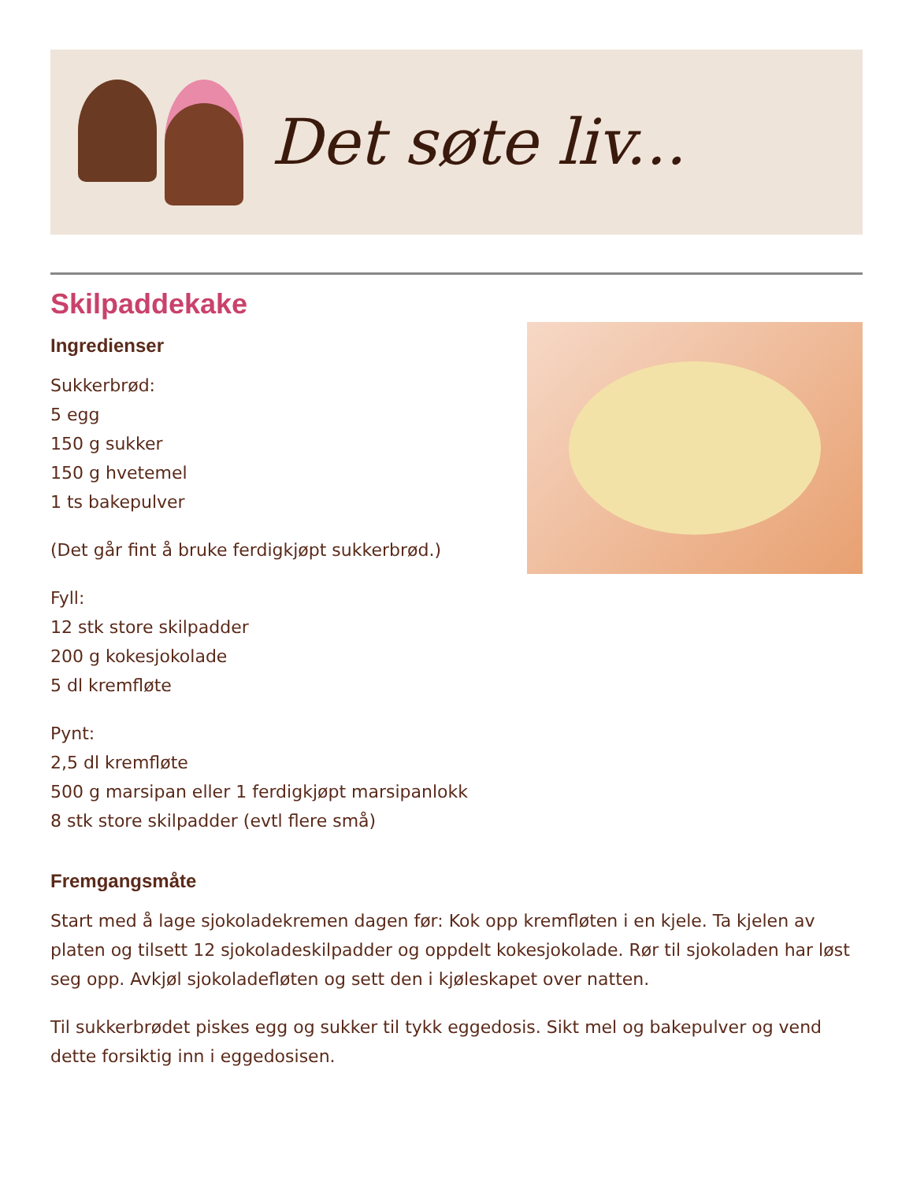Det søte liv...
Skilpaddekake
Ingredienser
Sukkerbrød:
5 egg
150 g sukker
150 g hvetemel
1 ts bakepulver
(Det går fint å bruke ferdigkjøpt sukkerbrød.)
Fyll:
12 stk store skilpadder
200 g kokesjokolade
5 dl kremfløte
Pynt:
2,5 dl kremfløte
500 g marsipan eller 1 ferdigkjøpt marsipanlokk
8 stk store skilpadder (evtl flere små)
Fremgangsmåte
Start med å lage sjokoladekremen dagen før: Kok opp kremfløten i en kjele. Ta kjelen av platen og tilsett 12 sjokoladeskilpadder og oppdelt kokesjokolade. Rør til sjokoladen har løst seg opp. Avkjøl sjokoladefløten og sett den i kjøleskapet over natten.
Til sukkerbrødet piskes egg og sukker til tykk eggedosis. Sikt mel og bakepulver og vend dette forsiktig inn i eggedosisen.